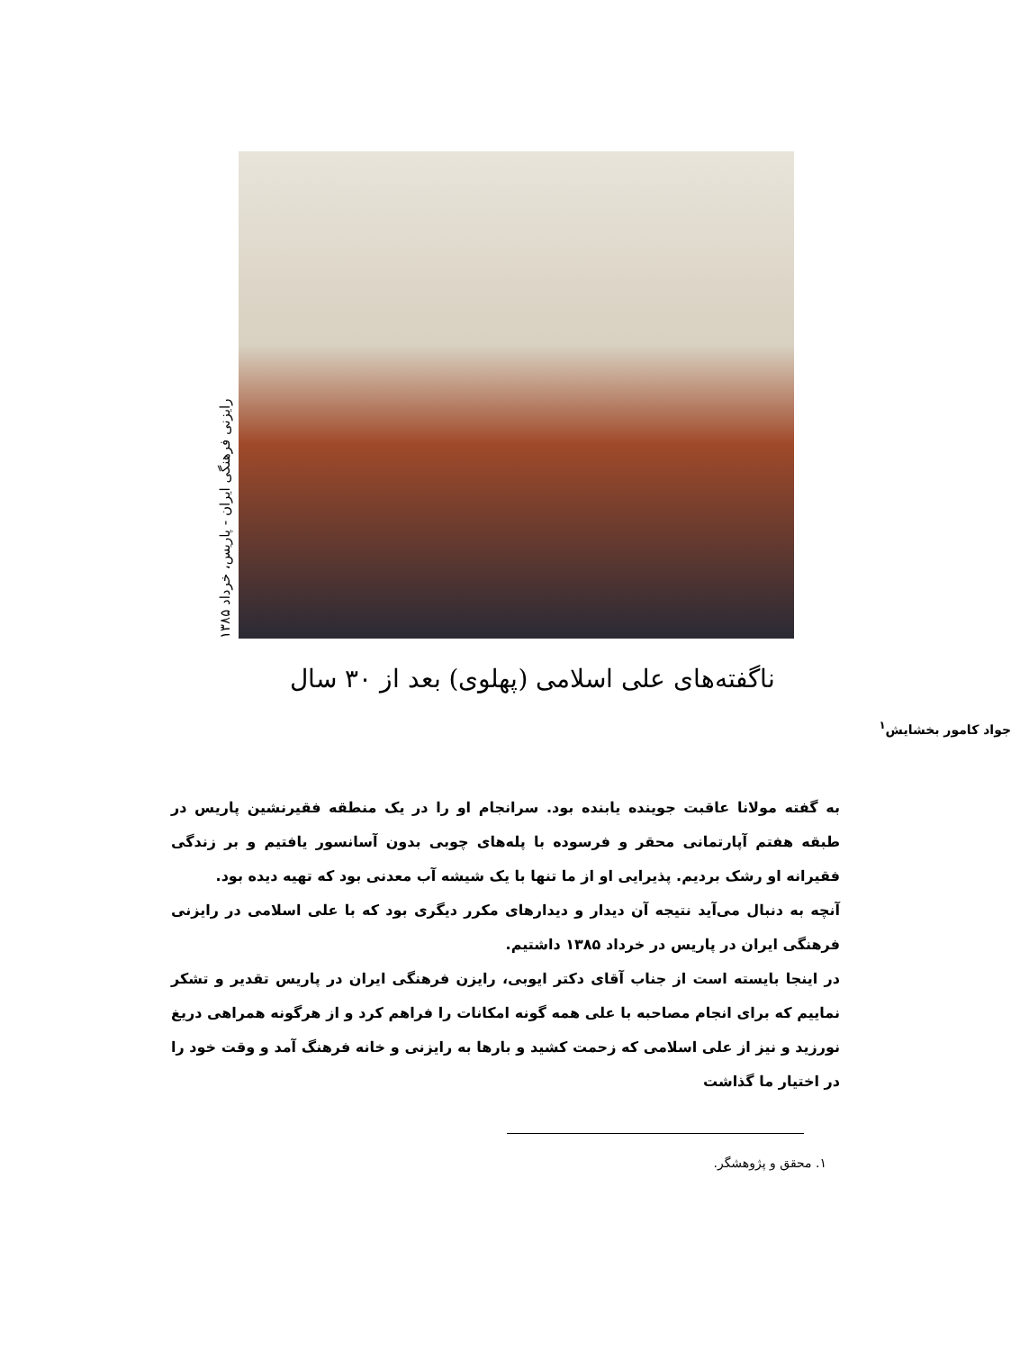رایزنی فرهنگی ایران - پاریس، خرداد ۱۳۸۵
ناگفته‌های علی اسلامی (پهلوی) بعد از ۳۰ سال
جواد کامور بخشایش<sup>۱</sup>
به گفته مولانا عاقبت جوینده یابنده بود. سرانجام او را در یک منطقه فقیرنشین پاریس در طبقه هفتم آپارتمانی محقر و فرسوده با پله‌های چوبی بدون آسانسور یافتیم و بر زندگی فقیرانه او رشک بردیم. پذیرایی او از ما تنها با یک شیشه آب معدنی بود که تهیه دیده بود.
آنچه به دنبال می‌آید نتیجه آن دیدار و دیدارهای مکرر دیگری بود که با علی اسلامی در رایزنی فرهنگی ایران در پاریس در خرداد ۱۳۸۵ داشتیم.
در اینجا بایسته است از جناب آقای دکتر ایوبی، رایزن فرهنگی ایران در پاریس تقدیر و تشکر نماییم که برای انجام مصاحبه با علی همه گونه امکانات را فراهم کرد و از هرگونه همراهی دریغ نورزید و نیز از علی اسلامی که زحمت کشید و بارها به رایزنی و خانه فرهنگ آمد و وقت خود را در اختیار ما گذاشت
۱. محقق و پژوهشگر.